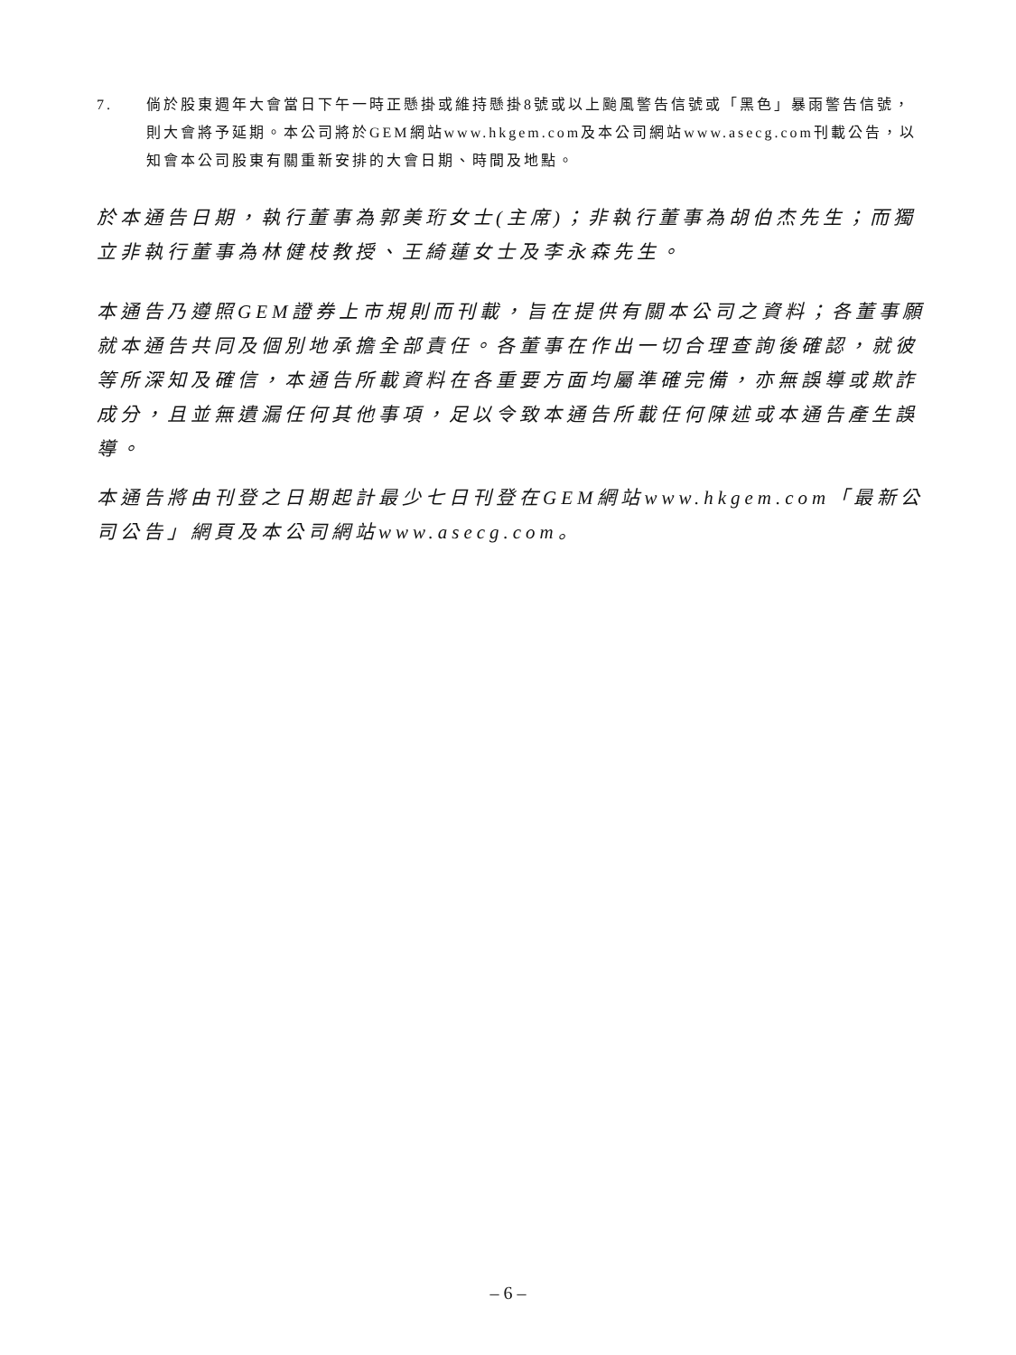7. 倘於股東週年大會當日下午一時正懸掛或維持懸掛8號或以上颱風警告信號或「黑色」暴雨警告信號，則大會將予延期。本公司將於GEM網站www.hkgem.com及本公司網站www.asecg.com刊載公告，以知會本公司股東有關重新安排的大會日期、時間及地點。
於本通告日期，執行董事為郭美珩女士(主席)；非執行董事為胡伯杰先生；而獨立非執行董事為林健枝教授、王綺蓮女士及李永森先生。
本通告乃遵照GEM證券上市規則而刊載，旨在提供有關本公司之資料；各董事願就本通告共同及個別地承擔全部責任。各董事在作出一切合理查詢後確認，就彼等所深知及確信，本通告所載資料在各重要方面均屬準確完備，亦無誤導或欺詐成分，且並無遺漏任何其他事項，足以令致本通告所載任何陳述或本通告產生誤導。
本通告將由刊登之日期起計最少七日刊登在GEM網站www.hkgem.com「最新公司公告」網頁及本公司網站www.asecg.com。
– 6 –